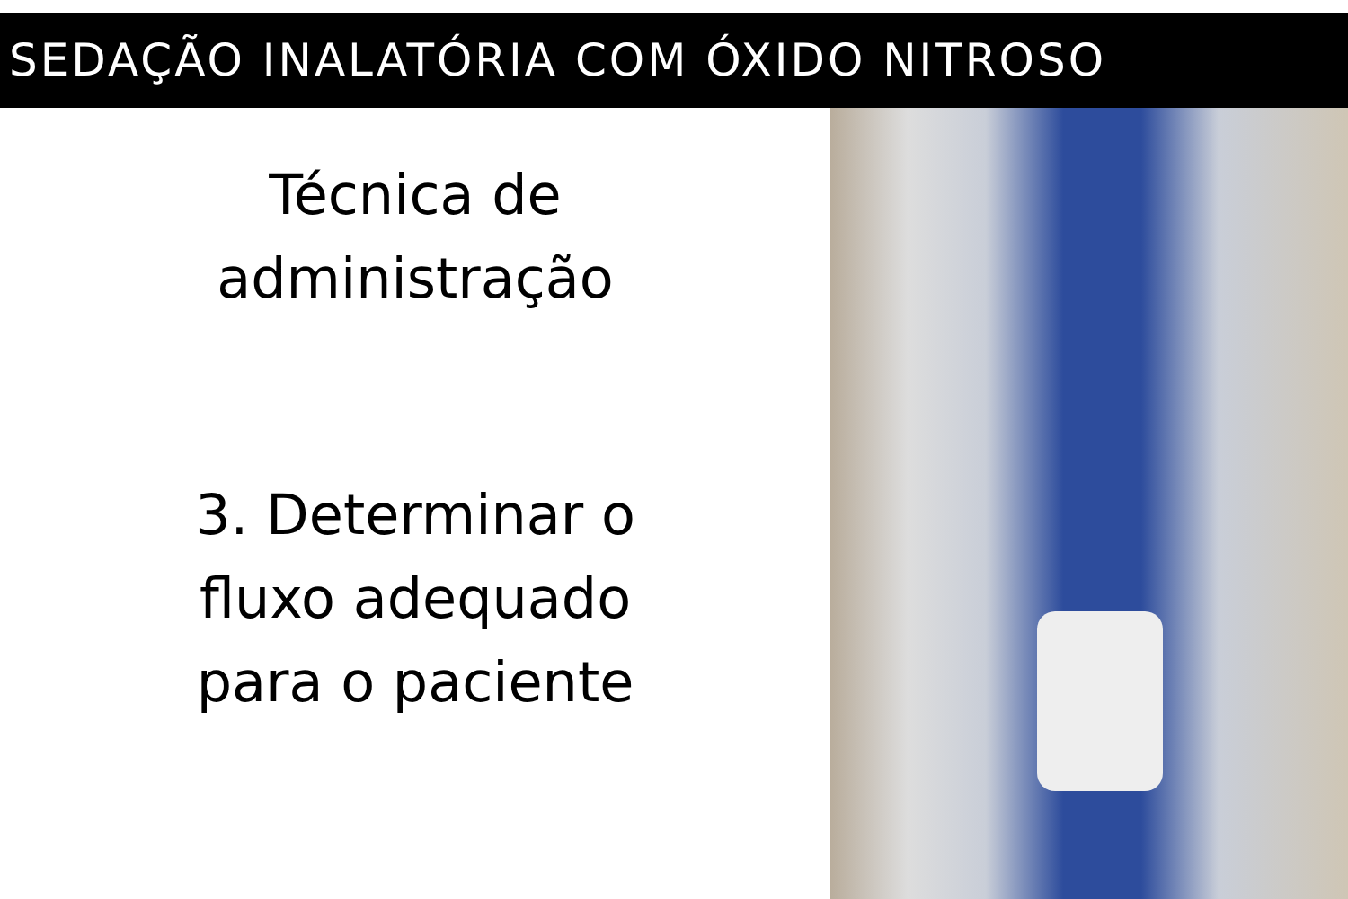SEDAÇÃO INALATÓRIA COM ÓXIDO NITROSO
Técnica de
administração
3. Determinar o
fluxo adequado
para o paciente